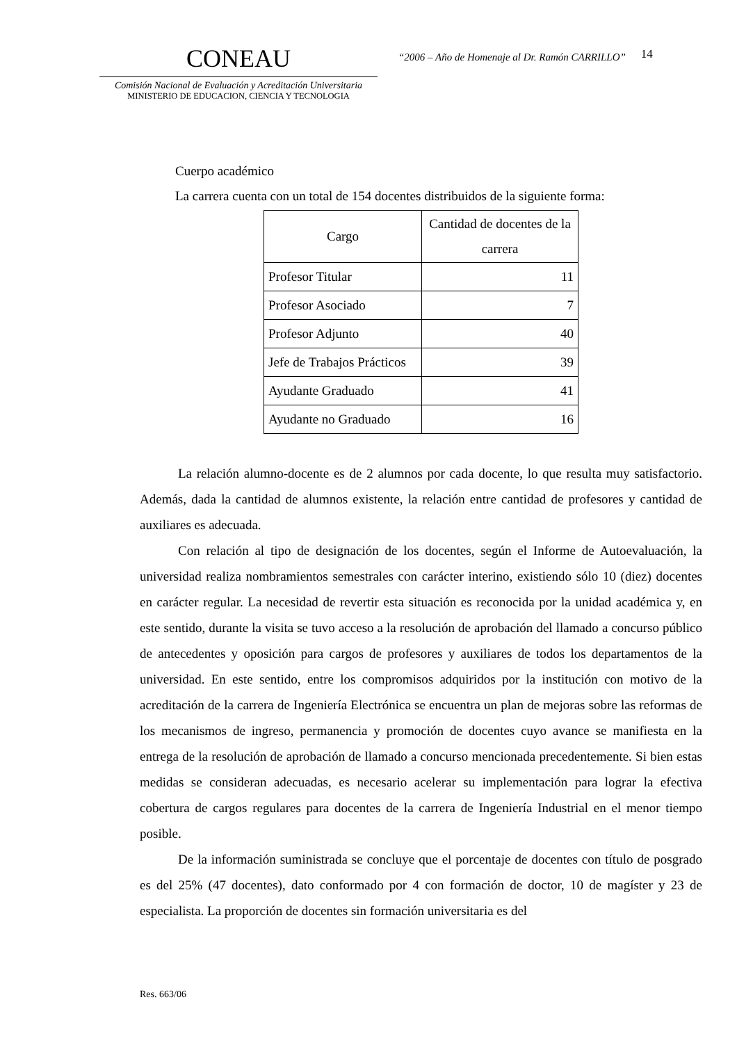CONEAU
Comisión Nacional de Evaluación y Acreditación Universitaria
MINISTERIO DE EDUCACION, CIENCIA Y TECNOLOGIA
“2006 – Año de Homenaje al Dr. Ramón CARRILLO”
14
Cuerpo académico
La carrera cuenta con un total de 154 docentes distribuidos de la siguiente forma:
| Cargo | Cantidad de docentes de la carrera |
| --- | --- |
| Profesor Titular | 11 |
| Profesor Asociado | 7 |
| Profesor Adjunto | 40 |
| Jefe de Trabajos Prácticos | 39 |
| Ayudante Graduado | 41 |
| Ayudante no Graduado | 16 |
La relación alumno-docente es de 2 alumnos por cada docente, lo que resulta muy satisfactorio. Además, dada la cantidad de alumnos existente, la relación entre cantidad de profesores y cantidad de auxiliares es adecuada.
Con relación al tipo de designación de los docentes, según el Informe de Autoevaluación, la universidad realiza nombramientos semestrales con carácter interino, existiendo sólo 10 (diez) docentes en carácter regular. La necesidad de revertir esta situación es reconocida por la unidad académica y, en este sentido, durante la visita se tuvo acceso a la resolución de aprobación del llamado a concurso público de antecedentes y oposición para cargos de profesores y auxiliares de todos los departamentos de la universidad. En este sentido, entre los compromisos adquiridos por la institución con motivo de la acreditación de la carrera de Ingeniería Electrónica se encuentra un plan de mejoras sobre las reformas de los mecanismos de ingreso, permanencia y promoción de docentes cuyo avance se manifiesta en la entrega de la resolución de aprobación de llamado a concurso mencionada precedentemente. Si bien estas medidas se consideran adecuadas, es necesario acelerar su implementación para lograr la efectiva cobertura de cargos regulares para docentes de la carrera de Ingeniería Industrial en el menor tiempo posible.
De la información suministrada se concluye que el porcentaje de docentes con título de posgrado es del 25% (47 docentes), dato conformado por 4 con formación de doctor, 10 de magíster y 23 de especialista. La proporción de docentes sin formación universitaria es del
Res. 663/06